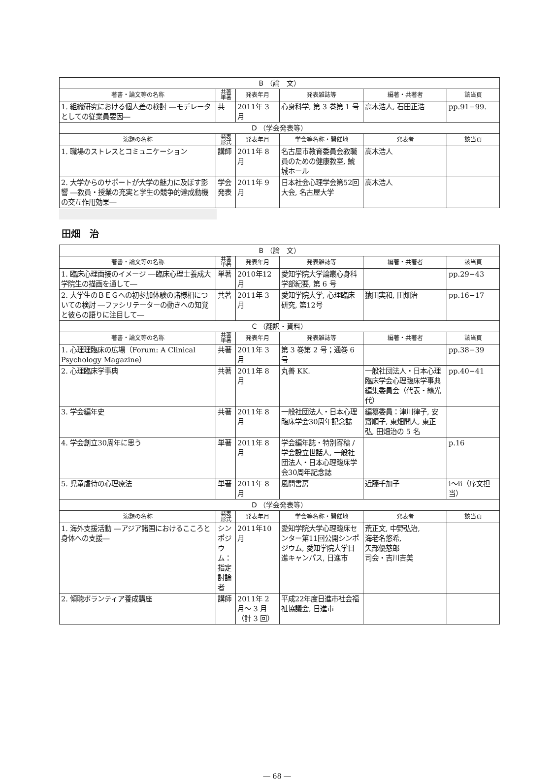| B （論 文） | | | | | |
| 著書・論文等の名称 | 共著 単著 | 発表年月 | 発表雑誌等 | 編著・共著者 | 該当頁 |
| 1. 組織研究における個人差の検討 ―モデレータとしての従業員要因― | 共 | 2011年 3 月 | 心身科学, 第 3 巻第 1 号 | 高木浩人 , 石田正浩 | pp.91−99. |
| D （学会発表等） | | | | | |
| 演題の名称 | 発表 形式 | 発表年月 | 学会等名称・開催地 | 発表者 | 該当頁 |
| 1. 職場のストレスとコミュニケーション | 講師 | 2011年 8 月 | 名古屋市教育委員会教職員のための健康教室, 鯱城ホール | 高木浩人 | |
| 2. 大学からのサポートが大学の魅力に及ぼす影響 ―教員・授業の充実と学生の競争的達成動機の交互作用効果― | 学会発表 | 2011年 9 月 | 日本社会心理学会第52回大会, 名古屋大学 | 高木浩人 | |
田畑　治
| B （論 文） | | | | | |
| 著書・論文等の名称 | 共著 単著 | 発表年月 | 発表雑誌等 | 編著・共著者 | 該当頁 |
| 1. 臨床心理面接のイメージ ―臨床心理士養成大学院生の描画を通して― | 単著 | 2010年12月 | 愛知学院大学論叢心身科学部紀要, 第 6 号 | | pp.29−43 |
| 2. 大学生のＢＥＧへの初参加体験の諸様相についての検討 ―ファシリテーターの動きへの知覚と彼らの語りに注目して― | 共著 | 2011年 3 月 | 愛知学院大学, 心理臨床研究, 第12号 | 猿田実和, 田畑治 | pp.16−17 |
| C （翻訳・資料） | | | | | |
| 著書・論文等の名称 | 共著 単著 | 発表年月 | 発表雑誌等 | 編著・共著者 | 該当頁 |
| 1. 心理理臨床の広場（Forum: A Clinical Psychology Magazine） | 共著 | 2011年 3 月 | 第 3 巻第 2 号；通巻 6 号 | | pp.38−39 |
| 2. 心理臨床学事典 | 共著 | 2011年 8 月 | 丸善 KK. | 一般社団法人・日本心理臨床学会心理臨床学事典編集委員会（代表・鶴光代） | pp.40−41 |
| 3. 学会編年史 | 共著 | 2011年 8 月 | 一般社団法人・日本心理臨床学会30周年記念誌 | 編纂委員：津川律子, 安齋順子, 東畑開人, 東正弘, 田畑治の 5 名 | |
| 4. 学会創立30周年に思う | 単著 | 2011年 8 月 | 学会編年誌・特別寄稿 / 学会設立世話人, 一般社団法人・日本心理臨床学会30周年記念誌 | | p.16 |
| 5. 児童虐待の心理療法 | 単著 | 2011年 8 月 | 風間書房 | 近藤千加子 | ⅰ～ⅱ（序文担当） |
| D （学会発表等） | | | | | |
| 演題の名称 | 発表 形式 | 発表年月 | 学会等名称・開催地 | 発表者 | 該当頁 |
| 1. 海外支援活動 ―アジア諸国におけるこころと身体への支援― | シンポジウム：指定討論者 | 2011年10月 | 愛知学院大学心理臨床センター第11回公開シンポジウム, 愛知学院大学日進キャンパス, 日進市 | 荒正文, 中野弘治, 海老名悠希, 矢部優慈郎 司会・吉川吉美 | |
| 2. 傾聴ボランティア養成講座 | 講師 | 2011年 2 月～ 3 月（計 3 回） | 平成22年度日進市社会福祉協議会, 日進市 | | |
― 68 ―